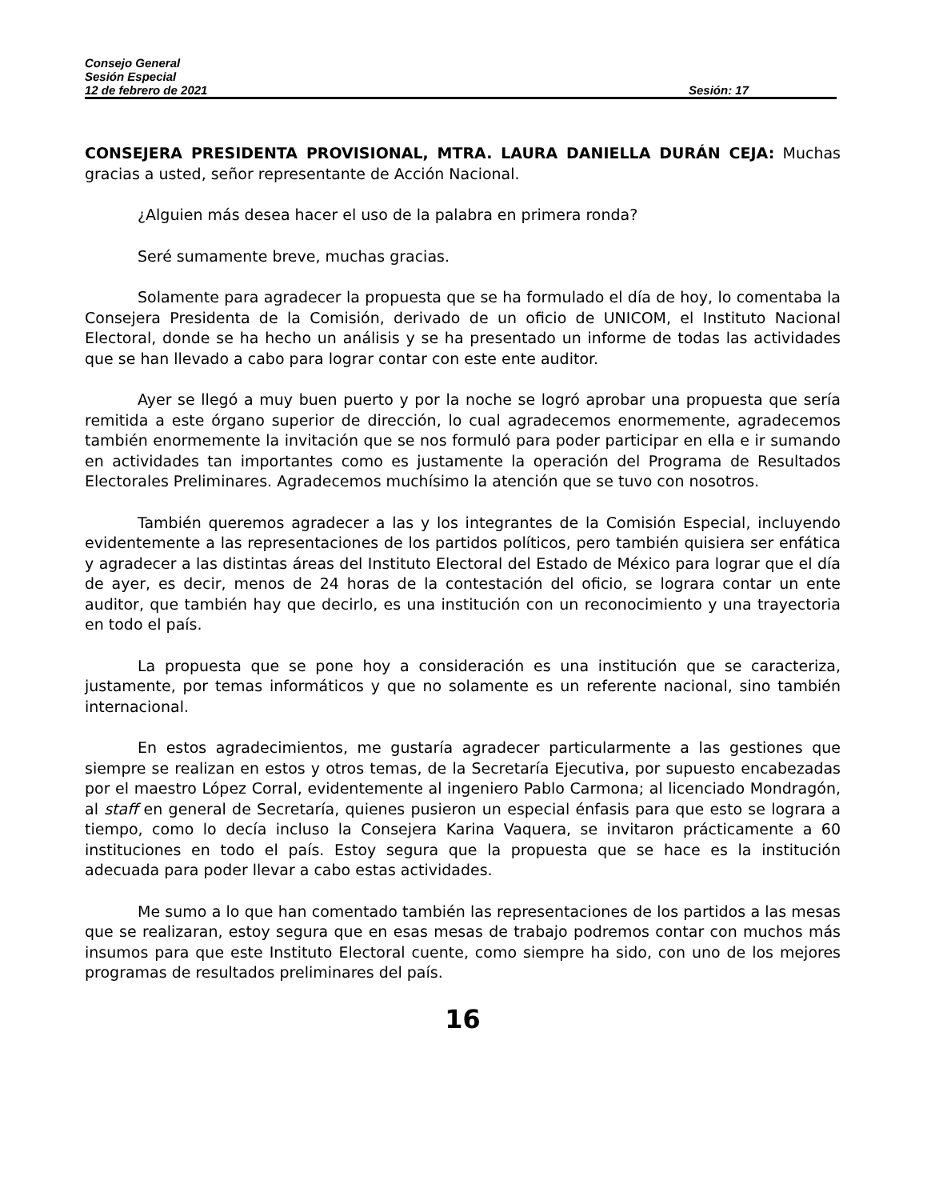Consejo General
Sesión Especial
12 de febrero de 2021 Sesión: 17
CONSEJERA PRESIDENTA PROVISIONAL, MTRA. LAURA DANIELLA DURÁN CEJA: Muchas gracias a usted, señor representante de Acción Nacional.
¿Alguien más desea hacer el uso de la palabra en primera ronda?
Seré sumamente breve, muchas gracias.
Solamente para agradecer la propuesta que se ha formulado el día de hoy, lo comentaba la Consejera Presidenta de la Comisión, derivado de un oficio de UNICOM, el Instituto Nacional Electoral, donde se ha hecho un análisis y se ha presentado un informe de todas las actividades que se han llevado a cabo para lograr contar con este ente auditor.
Ayer se llegó a muy buen puerto y por la noche se logró aprobar una propuesta que sería remitida a este órgano superior de dirección, lo cual agradecemos enormemente, agradecemos también enormemente la invitación que se nos formuló para poder participar en ella e ir sumando en actividades tan importantes como es justamente la operación del Programa de Resultados Electorales Preliminares. Agradecemos muchísimo la atención que se tuvo con nosotros.
También queremos agradecer a las y los integrantes de la Comisión Especial, incluyendo evidentemente a las representaciones de los partidos políticos, pero también quisiera ser enfática y agradecer a las distintas áreas del Instituto Electoral del Estado de México para lograr que el día de ayer, es decir, menos de 24 horas de la contestación del oficio, se lograra contar un ente auditor, que también hay que decirlo, es una institución con un reconocimiento y una trayectoria en todo el país.
La propuesta que se pone hoy a consideración es una institución que se caracteriza, justamente, por temas informáticos y que no solamente es un referente nacional, sino también internacional.
En estos agradecimientos, me gustaría agradecer particularmente a las gestiones que siempre se realizan en estos y otros temas, de la Secretaría Ejecutiva, por supuesto encabezadas por el maestro López Corral, evidentemente al ingeniero Pablo Carmona; al licenciado Mondragón, al staff en general de Secretaría, quienes pusieron un especial énfasis para que esto se lograra a tiempo, como lo decía incluso la Consejera Karina Vaquera, se invitaron prácticamente a 60 instituciones en todo el país. Estoy segura que la propuesta que se hace es la institución adecuada para poder llevar a cabo estas actividades.
Me sumo a lo que han comentado también las representaciones de los partidos a las mesas que se realizaran, estoy segura que en esas mesas de trabajo podremos contar con muchos más insumos para que este Instituto Electoral cuente, como siempre ha sido, con uno de los mejores programas de resultados preliminares del país.
16